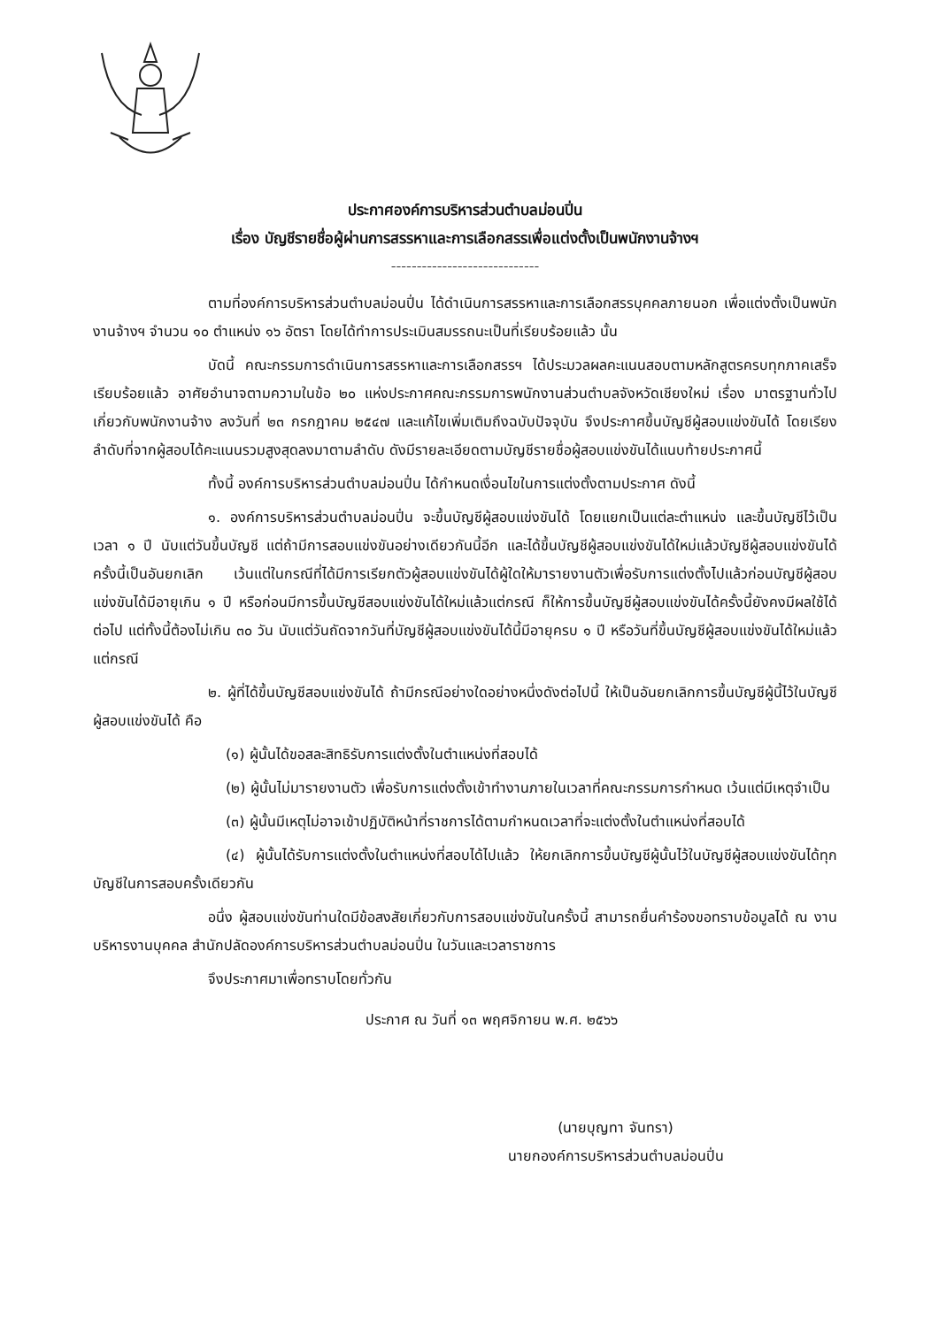ประกาศองค์การบริหารส่วนตำบลม่อนปิ่น
เรื่อง บัญชีรายชื่อผู้ผ่านการสรรหาและการเลือกสรรเพื่อแต่งตั้งเป็นพนักงานจ้างฯ
-----------------------------
ตามที่องค์การบริหารส่วนตำบลม่อนปิ่น ได้ดำเนินการสรรหาและการเลือกสรรบุคคลภายนอก เพื่อแต่งตั้งเป็นพนักงานจ้างฯ จำนวน ๑๐ ตำแหน่ง ๑๖ อัตรา โดยได้ทำการประเมินสมรรถนะเป็นที่เรียบร้อยแล้ว นั้น
บัดนี้ คณะกรรมการดำเนินการสรรหาและการเลือกสรรฯ ได้ประมวลผลคะแนนสอบตามหลักสูตรครบทุกภาคเสร็จเรียบร้อยแล้ว อาศัยอำนาจตามความในข้อ ๒๐ แห่งประกาศคณะกรรมการพนักงานส่วนตำบลจังหวัดเชียงใหม่ เรื่อง มาตรฐานทั่วไปเกี่ยวกับพนักงานจ้าง ลงวันที่ ๒๓ กรกฎาคม ๒๕๔๗ และแก้ไขเพิ่มเติมถึงฉบับปัจจุบัน จึงประกาศขึ้นบัญชีผู้สอบแข่งขันได้ โดยเรียงลำดับที่จากผู้สอบได้คะแนนรวมสูงสุดลงมาตามลำดับ ดังมีรายละเอียดตามบัญชีรายชื่อผู้สอบแข่งขันได้แนบท้ายประกาศนี้
ทั้งนี้ องค์การบริหารส่วนตำบลม่อนปิ่น ได้กำหนดเงื่อนไขในการแต่งตั้งตามประกาศ ดังนี้
๑. องค์การบริหารส่วนตำบลม่อนปิ่น จะขึ้นบัญชีผู้สอบแข่งขันได้ โดยแยกเป็นแต่ละตำแหน่ง และขึ้นบัญชีไว้เป็นเวลา ๑ ปี นับแต่วันขึ้นบัญชี แต่ถ้ามีการสอบแข่งขันอย่างเดียวกันนี้อีก และได้ขึ้นบัญชีผู้สอบแข่งขันได้ใหม่แล้วบัญชีผู้สอบแข่งขันได้ครั้งนี้เป็นอันยกเลิก เว้นแต่ในกรณีที่ได้มีการเรียกตัวผู้สอบแข่งขันได้ผู้ใดให้มารายงานตัวเพื่อรับการแต่งตั้งไปแล้วก่อนบัญชีผู้สอบแข่งขันได้มีอายุเกิน ๑ ปี หรือก่อนมีการขึ้นบัญชีสอบแข่งขันได้ใหม่แล้วแต่กรณี ก็ให้การขึ้นบัญชีผู้สอบแข่งขันได้ครั้งนี้ยังคงมีผลใช้ได้ต่อไป แต่ทั้งนี้ต้องไม่เกิน ๓๐ วัน นับแต่วันถัดจากวันที่บัญชีผู้สอบแข่งขันได้นี้มีอายุครบ ๑ ปี หรือวันที่ขึ้นบัญชีผู้สอบแข่งขันได้ใหม่แล้วแต่กรณี
๒. ผู้ที่ได้ขึ้นบัญชีสอบแข่งขันได้ ถ้ามีกรณีอย่างใดอย่างหนึ่งดังต่อไปนี้ ให้เป็นอันยกเลิกการขึ้นบัญชีผู้นี้ไว้ในบัญชีผู้สอบแข่งขันได้ คือ
(๑) ผู้นั้นได้ขอสละสิทธิรับการแต่งตั้งในตำแหน่งที่สอบได้
(๒) ผู้นั้นไม่มารายงานตัว เพื่อรับการแต่งตั้งเข้าทำงานภายในเวลาที่คณะกรรมการกำหนด เว้นแต่มีเหตุจำเป็น
(๓) ผู้นั้นมีเหตุไม่อาจเข้าปฏิบัติหน้าที่ราชการได้ตามกำหนดเวลาที่จะแต่งตั้งในตำแหน่งที่สอบได้
(๔) ผู้นั้นได้รับการแต่งตั้งในตำแหน่งที่สอบได้ไปแล้ว ให้ยกเลิกการขึ้นบัญชีผู้นั้นไว้ในบัญชีผู้สอบแข่งขันได้ทุกบัญชีในการสอบครั้งเดียวกัน
อนึ่ง ผู้สอบแข่งขันท่านใดมีข้อสงสัยเกี่ยวกับการสอบแข่งขันในครั้งนี้ สามารถยื่นคำร้องขอทราบข้อมูลได้ ณ งานบริหารงานบุคคล สำนักปลัดองค์การบริหารส่วนตำบลม่อนปิ่น ในวันและเวลาราชการ
จึงประกาศมาเพื่อทราบโดยทั่วกัน
ประกาศ ณ วันที่ ๑๓ พฤศจิกายน พ.ศ. ๒๕๖๖
(นายบุญทา จันทรา)
นายกองค์การบริหารส่วนตำบลม่อนปิ่น